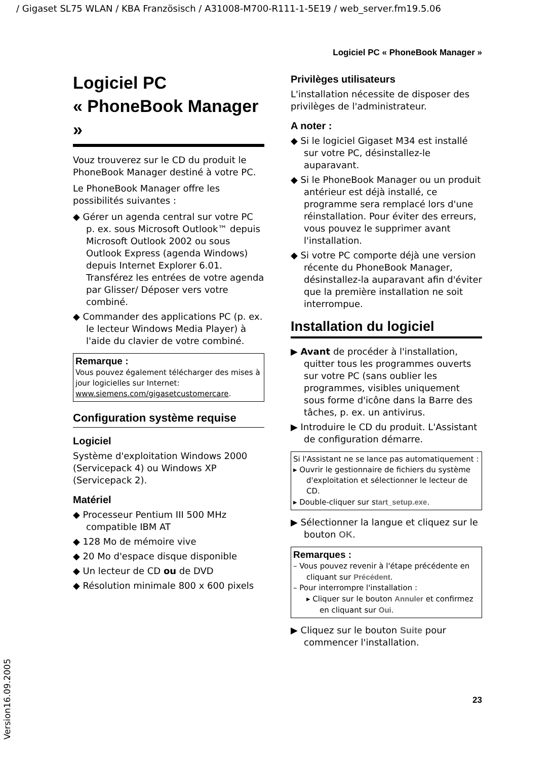/ Gigaset SL75 WLAN / KBA Französisch / A31008-M700-R111-1-5E19 / web_server.fm19.5.06
Logiciel PC « PhoneBook Manager »
Logiciel PC
« PhoneBook Manager »
Vouz trouverez sur le CD du produit le PhoneBook Manager destiné à votre PC.
Le PhoneBook Manager offre les possibilités suivantes :
◆ Gérer un agenda central sur votre PC p. ex. sous Microsoft Outlook™ depuis Microsoft Outlook 2002 ou sous Outlook Express (agenda Windows) depuis Internet Explorer 6.01. Transférez les entrées de votre agenda par Glisser/ Déposer vers votre combiné.
◆ Commander des applications PC (p. ex. le lecteur Windows Media Player) à l'aide du clavier de votre combiné.
Remarque :
Vous pouvez également télécharger des mises à jour logicielles sur Internet: www.siemens.com/gigasetcustomercare.
Configuration système requise
Logiciel
Système d'exploitation Windows 2000 (Servicepack 4) ou Windows XP (Servicepack 2).
Matériel
◆ Processeur Pentium III 500 MHz compatible IBM AT
◆ 128 Mo de mémoire vive
◆ 20 Mo d'espace disque disponible
◆ Un lecteur de CD ou de DVD
◆ Résolution minimale 800 x 600 pixels
Privilèges utilisateurs
L'installation nécessite de disposer des privilèges de l'administrateur.
A noter :
◆ Si le logiciel Gigaset M34 est installé sur votre PC, désinstallez-le auparavant.
◆ Si le PhoneBook Manager ou un produit antérieur est déjà installé, ce programme sera remplacé lors d'une réinstallation. Pour éviter des erreurs, vous pouvez le supprimer avant l'installation.
◆ Si votre PC comporte déjà une version récente du PhoneBook Manager, désinstallez-la auparavant afin d'éviter que la première installation ne soit interrompue.
Installation du logiciel
▶ Avant de procéder à l'installation, quitter tous les programmes ouverts sur votre PC (sans oublier les programmes, visibles uniquement sous forme d'icône dans la Barre des tâches, p. ex. un antivirus.
▶ Introduire le CD du produit. L'Assistant de configuration démarre.
Si l'Assistant ne se lance pas automatiquement :
▸ Ouvrir le gestionnaire de fichiers du système d'exploitation et sélectionner le lecteur de CD.
▸ Double-cliquer sur start_setup.exe.
▶ Sélectionner la langue et cliquez sur le bouton OK.
Remarques :
– Vous pouvez revenir à l'étape précédente en cliquant sur Précédent.
– Pour interrompre l'installation :
▸ Cliquer sur le bouton Annuler et confirmez en cliquant sur Oui.
▶ Cliquez sur le bouton Suite pour commencer l'installation.
23
Version16.09.2005